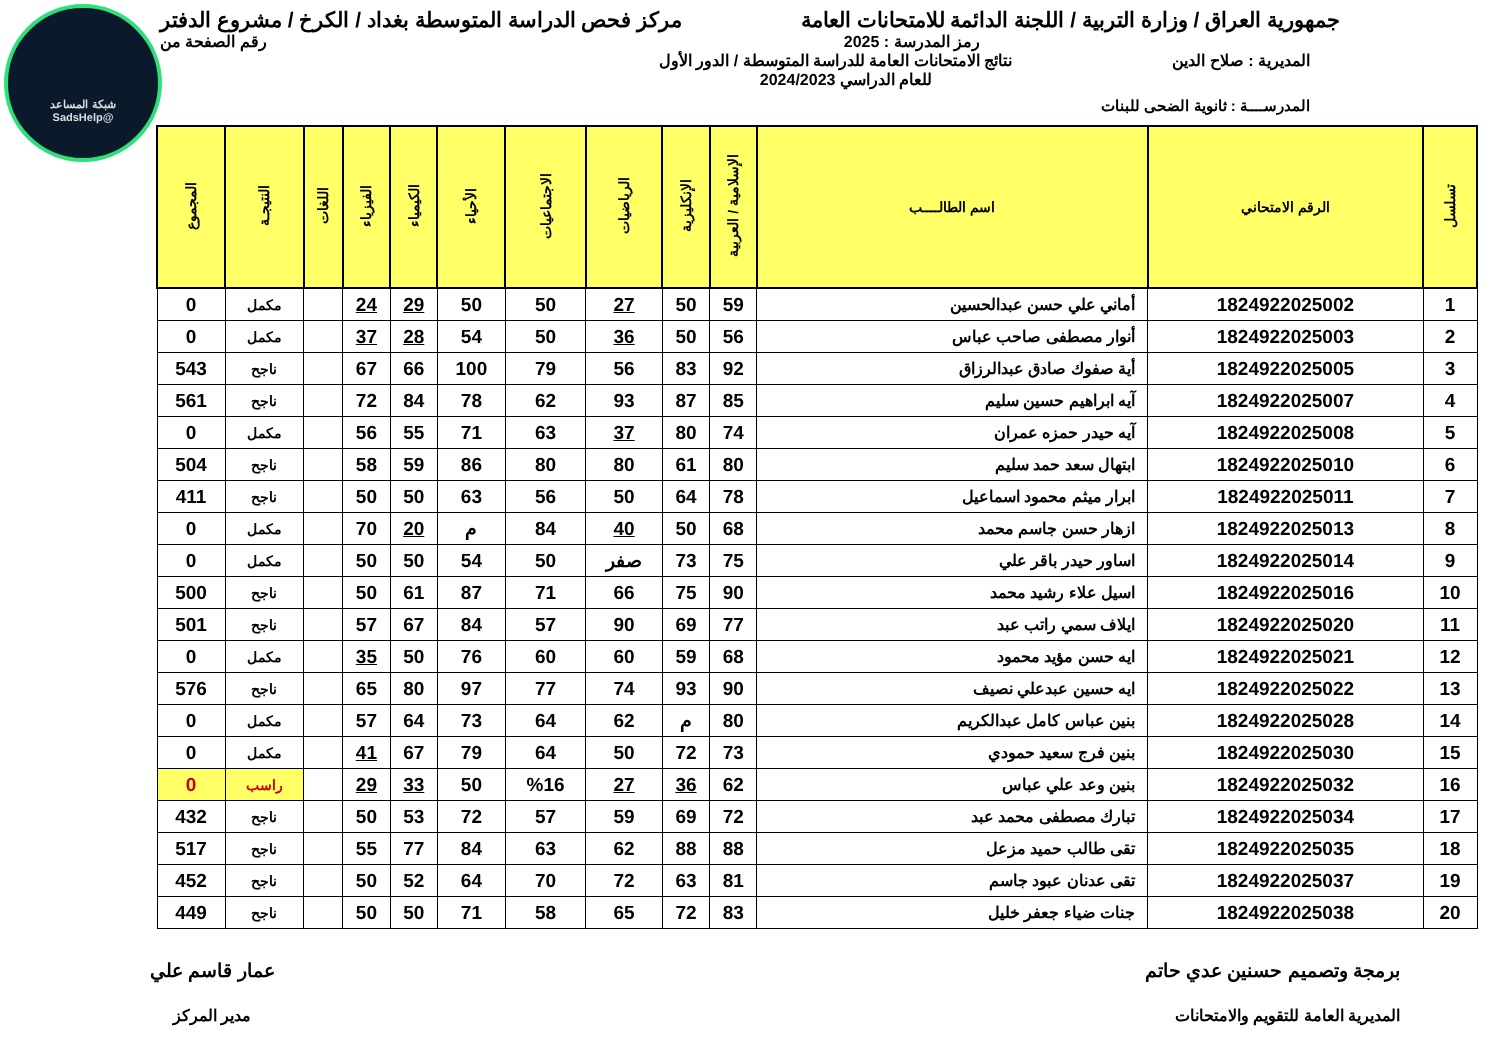شبكة المساعد
@SadsHelp
جمهورية العراق / وزارة التربية / اللجنة الدائمة للامتحانات العامة
مركز فحص الدراسة المتوسطة بغداد / الكرخ / مشروع الدفتر
رمز المدرسة : 2025 رقم الصفحة من
المديرية : صلاح الدين نتائج الامتحانات العامة للدراسة المتوسطة / الدور الأول
للعام الدراسي 2024/2023
المدرســــة : ثانوية الضحى للبنات
| تسلسل | الرقم الامتحاني | اسم الطالــــب | الإسلامية / العربية | الإنكليزية | الرياضيات | الاجتماعيات | الأحياء | الكيمياء | الفيزياء | اللغات | النتيجـة | المجموع |
| --- | --- | --- | --- | --- | --- | --- | --- | --- | --- | --- | --- | --- |
| 1 | 1824922025002 | أماني علي حسن عبدالحسين | 59 | 50 | 27 | 50 | 50 | 29 | 24 | | مكمل | 0 |
| 2 | 1824922025003 | أنوار مصطفى صاحب عباس | 56 | 50 | 36 | 50 | 54 | 28 | 37 | | مكمل | 0 |
| 3 | 1824922025005 | أية صفوك صادق عبدالرزاق | 92 | 83 | 56 | 79 | 100 | 66 | 67 | | ناجح | 543 |
| 4 | 1824922025007 | آيه ابراهيم حسين سليم | 85 | 87 | 93 | 62 | 78 | 84 | 72 | | ناجح | 561 |
| 5 | 1824922025008 | آيه حيدر حمزه عمران | 74 | 80 | 37 | 63 | 71 | 55 | 56 | | مكمل | 0 |
| 6 | 1824922025010 | ابتهال سعد حمد سليم | 80 | 61 | 80 | 80 | 86 | 59 | 58 | | ناجح | 504 |
| 7 | 1824922025011 | ابرار ميثم محمود اسماعيل | 78 | 64 | 50 | 56 | 63 | 50 | 50 | | ناجح | 411 |
| 8 | 1824922025013 | ازهار حسن جاسم محمد | 68 | 50 | 40 | 84 | م | 20 | 70 | | مكمل | 0 |
| 9 | 1824922025014 | اساور حيدر باقر علي | 75 | 73 | صفر | 50 | 54 | 50 | 50 | | مكمل | 0 |
| 10 | 1824922025016 | اسيل علاء رشيد محمد | 90 | 75 | 66 | 71 | 87 | 61 | 50 | | ناجح | 500 |
| 11 | 1824922025020 | ايلاف سمي راتب عبد | 77 | 69 | 90 | 57 | 84 | 67 | 57 | | ناجح | 501 |
| 12 | 1824922025021 | ايه حسن مؤيد محمود | 68 | 59 | 60 | 60 | 76 | 50 | 35 | | مكمل | 0 |
| 13 | 1824922025022 | ايه حسين عبدعلي نصيف | 90 | 93 | 74 | 77 | 97 | 80 | 65 | | ناجح | 576 |
| 14 | 1824922025028 | بنين عباس كامل عبدالكريم | 80 | م | 62 | 64 | 73 | 64 | 57 | | مكمل | 0 |
| 15 | 1824922025030 | بنين فرج سعيد حمودي | 73 | 72 | 50 | 64 | 79 | 67 | 41 | | مكمل | 0 |
| 16 | 1824922025032 | بنين وعد علي عباس | 62 | 36 | 27 | %16 | 50 | 33 | 29 | | راسب | 0 |
| 17 | 1824922025034 | تبارك مصطفى محمد عبد | 72 | 69 | 59 | 57 | 72 | 53 | 50 | | ناجح | 432 |
| 18 | 1824922025035 | تقى طالب حميد مزعل | 88 | 88 | 62 | 63 | 84 | 77 | 55 | | ناجح | 517 |
| 19 | 1824922025037 | تقى عدنان عبود جاسم | 81 | 63 | 72 | 70 | 64 | 52 | 50 | | ناجح | 452 |
| 20 | 1824922025038 | جنات ضياء جعفر خليل | 83 | 72 | 65 | 58 | 71 | 50 | 50 | | ناجح | 449 |
برمجة وتصميم حسنين عدي حاتم
المديرية العامة للتقويم والامتحانات
عمار قاسم علي
مدير المركز